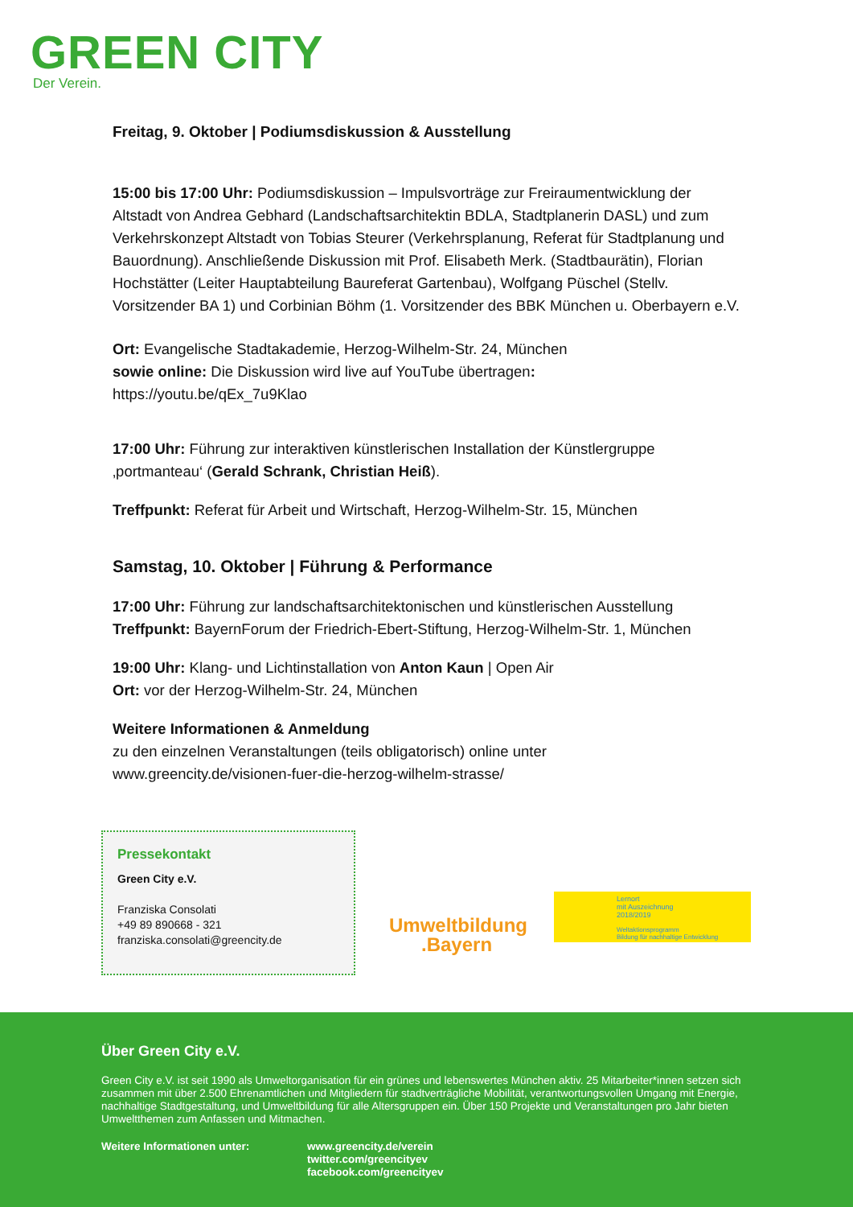GREEN CITY
Der Verein.
Freitag, 9. Oktober | Podiumsdiskussion & Ausstellung
15:00 bis 17:00 Uhr: Podiumsdiskussion – Impulsvorträge zur Freiraumentwicklung der Altstadt von Andrea Gebhard (Landschaftsarchitektin BDLA, Stadtplanerin DASL) und zum Verkehrskonzept Altstadt von Tobias Steurer (Verkehrsplanung, Referat für Stadtplanung und Bauordnung). Anschließende Diskussion mit Prof. Elisabeth Merk. (Stadtbaurätin), Florian Hochstätter (Leiter Hauptabteilung Baureferat Gartenbau), Wolfgang Püschel (Stellv. Vorsitzender BA 1) und Corbinian Böhm (1. Vorsitzender des BBK München u. Oberbayern e.V.
Ort: Evangelische Stadtakademie, Herzog-Wilhelm-Str. 24, München
sowie online: Die Diskussion wird live auf YouTube übertragen:
https://youtu.be/qEx_7u9Klao
17:00 Uhr: Führung zur interaktiven künstlerischen Installation der Künstlergruppe ‚portmanteau‘ (Gerald Schrank, Christian Heiß).
Treffpunkt: Referat für Arbeit und Wirtschaft, Herzog-Wilhelm-Str. 15, München
Samstag, 10. Oktober | Führung & Performance
17:00 Uhr: Führung zur landschaftsarchitektonischen und künstlerischen Ausstellung
Treffpunkt: BayernForum der Friedrich-Ebert-Stiftung, Herzog-Wilhelm-Str. 1, München
19:00 Uhr: Klang- und Lichtinstallation von Anton Kaun | Open Air
Ort: vor der Herzog-Wilhelm-Str. 24, München
Weitere Informationen & Anmeldung
zu den einzelnen Veranstaltungen (teils obligatorisch) online unter
www.greencity.de/visionen-fuer-die-herzog-wilhelm-strasse/
Pressekontakt
Green City e.V.
Franziska Consolati
+49 89 890668 - 321
franziska.consolati@greencity.de
Umweltbildung
.Bayern
Lernort
mit Auszeichnung
2018/2019
Weltaktionsprogramm
Bildung für nachhaltige Entwicklung
Über Green City e.V.
Green City e.V. ist seit 1990 als Umweltorganisation für ein grünes und lebenswertes München aktiv. 25 Mitarbeiter*innen setzen sich zusammen mit über 2.500 Ehrenamtlichen und Mitgliedern für stadtverträgliche Mobilität, verantwortungsvollen Umgang mit Energie, nachhaltige Stadtgestaltung, und Umweltbildung für alle Altersgruppen ein. Über 150 Projekte und Veranstaltungen pro Jahr bieten Umweltthemen zum Anfassen und Mitmachen.
Weitere Informationen unter: www.greencity.de/verein
twitter.com/greencityev
facebook.com/greencityev